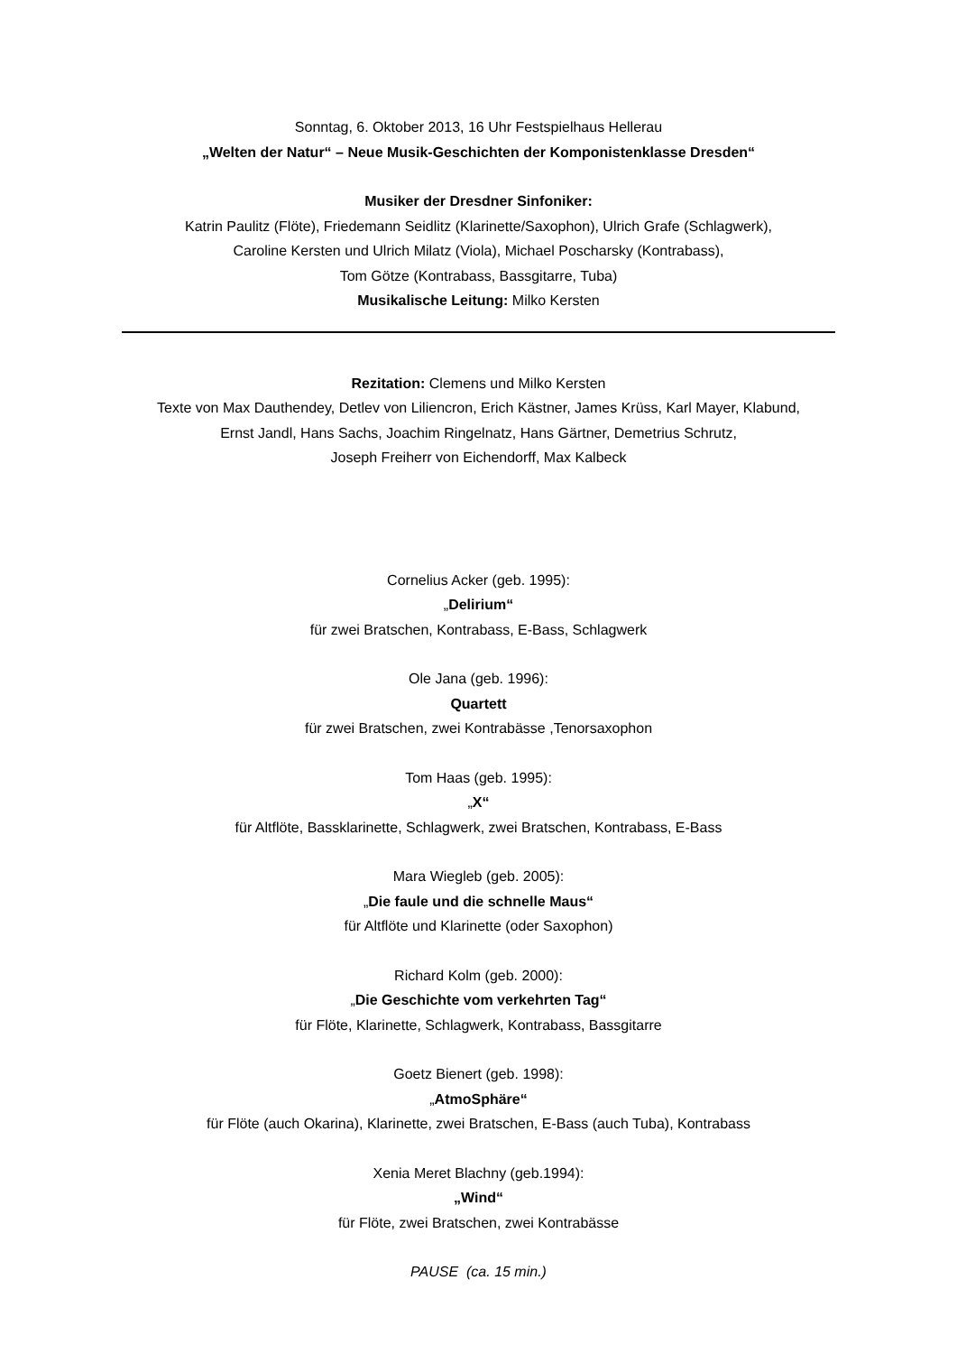Sonntag, 6. Oktober 2013, 16 Uhr Festspielhaus Hellerau
„Welten der Natur“ – Neue Musik-Geschichten der Komponistenklasse Dresden“
Musiker der Dresdner Sinfoniker:
Katrin Paulitz (Flöte), Friedemann Seidlitz (Klarinette/Saxophon), Ulrich Grafe (Schlagwerk),
Caroline Kersten und Ulrich Milatz (Viola), Michael Poscharsky (Kontrabass),
Tom Götze (Kontrabass, Bassgitarre, Tuba)
Musikalische Leitung: Milko Kersten
Rezitation: Clemens und Milko Kersten
Texte von Max Dauthendey, Detlev von Liliencron, Erich Kästner, James Krüss, Karl Mayer, Klabund,
Ernst Jandl, Hans Sachs, Joachim Ringelnatz, Hans Gärtner, Demetrius Schrutz,
Joseph Freiherr von Eichendorff, Max Kalbeck
Cornelius Acker (geb. 1995):
„Delirium“
für zwei Bratschen, Kontrabass, E-Bass, Schlagwerk
Ole Jana (geb. 1996):
Quartett
für zwei Bratschen, zwei Kontrabässe ,Tenorsaxophon
Tom Haas (geb. 1995):
„X“
für Altflöte, Bassklarinette, Schlagwerk, zwei Bratschen, Kontrabass, E-Bass
Mara Wiegleb (geb. 2005):
„Die faule und die schnelle Maus“
für Altflöte und Klarinette (oder Saxophon)
Richard Kolm (geb. 2000):
„Die Geschichte vom verkehrten Tag“
für Flöte, Klarinette, Schlagwerk, Kontrabass, Bassgitarre
Goetz Bienert (geb. 1998):
„AtmoSphäre“
für Flöte (auch Okarina), Klarinette, zwei Bratschen, E-Bass (auch Tuba), Kontrabass
Xenia Meret Blachny (geb.1994):
„Wind“
für Flöte, zwei Bratschen, zwei Kontrabässe
PAUSE (ca. 15 min.)